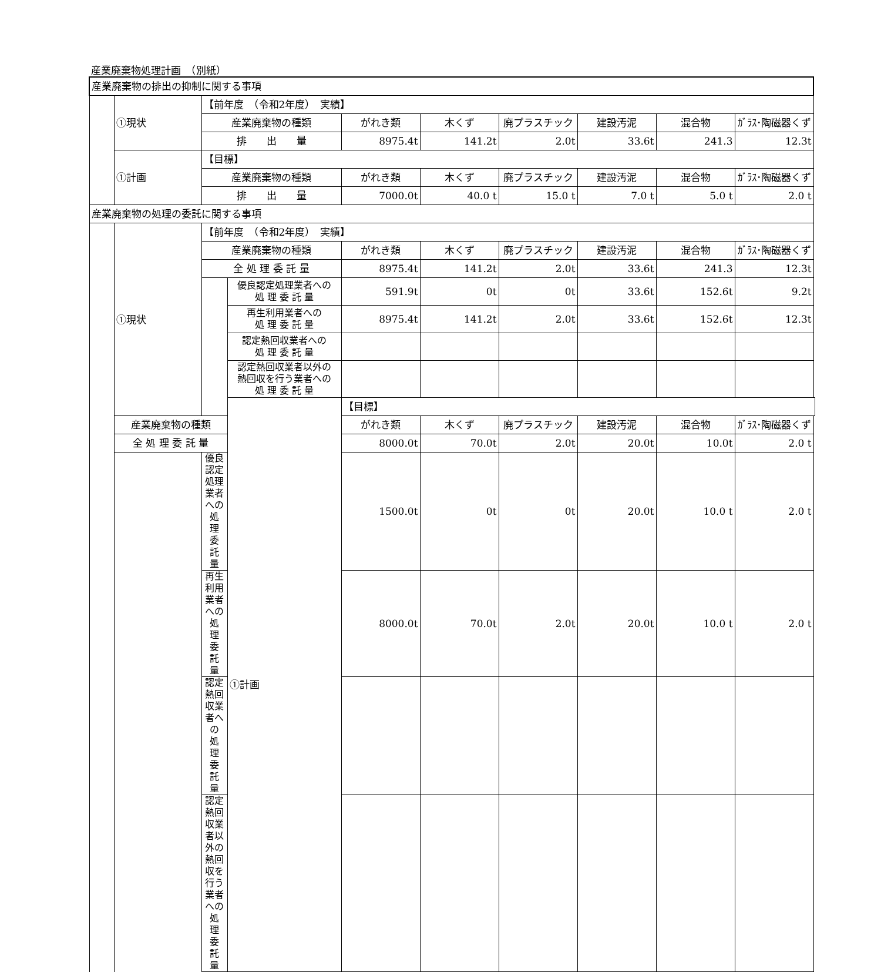産業廃棄物処理計画　（別紙）
| 産業廃棄物の排出の抑制に関する事項 | | | | | | | | | |
| | ①現状 | 【前年度 （令和2年度） 実績】 | | | | | | | |
| | | 産業廃棄物の種類 | | がれき類 | 木くず | 廃プラスチック | 建設汚泥 | 混合物 | ｶﾞﾗｽ･陶磁器くず |
| | | 排 出 量 | | 8975.4t | 141.2t | 2.0t | 33.6t | 241.3 | 12.3t |
| | ①計画 | 【目標】 | | | | | | | |
| | | 産業廃棄物の種類 | | がれき類 | 木くず | 廃プラスチック | 建設汚泥 | 混合物 | ｶﾞﾗｽ･陶磁器くず |
| | | 排 出 量 | | 7000.0t | 40.0 t | 15.0 t | 7.0 t | 5.0 t | 2.0 t |
| 産業廃棄物の処理の委託に関する事項 | | | | | | | | | |
| | ①現状 | 【前年度 （令和2年度） 実績】 | | | | | | | |
| | | 産業廃棄物の種類 | | がれき類 | 木くず | 廃プラスチック | 建設汚泥 | 混合物 | ｶﾞﾗｽ･陶磁器くず |
| | | 全 処 理 委 託 量 | | 8975.4t | 141.2t | 2.0t | 33.6t | 241.3 | 12.3t |
| | | | 優良認定処理業者への 処 理 委 託 量 | 591.9t | 0t | 0t | 33.6t | 152.6t | 9.2t |
| | | | 再生利用業者への 処 理 委 託 量 | 8975.4t | 141.2t | 2.0t | 33.6t | 152.6t | 12.3t |
| | | | 認定熱回収業者への 処 理 委 託 量 | | | | | | |
| | | | 認定熱回収業者以外の 熱回収を行う業者への 処 理 委 託 量 | | | | | | |
| | | | ①計画 | 【目標】 | | | | | |
| | 産業廃棄物の種類 | | | がれき類 | 木くず | 廃プラスチック | 建設汚泥 | 混合物 | ｶﾞﾗｽ･陶磁器くず |
| | 全 処 理 委 託 量 | | | 8000.0t | 70.0t | 2.0t | 20.0t | 10.0t | 2.0 t |
| | | 優良認定処理業者への 処 理 委 託 量 | | 1500.0t | 0t | 0t | 20.0t | 10.0 t | 2.0 t |
| | | 再生利用業者への 処 理 委 託 量 | | 8000.0t | 70.0t | 2.0t | 20.0t | 10.0 t | 2.0 t |
| | | 認定熱回収業者への 処 理 委 託 量 | | | | | | | |
| | | 認定熱回収業者以外の 熱回収を行う業者への 処 理 委 託 量 | | | | | | | |